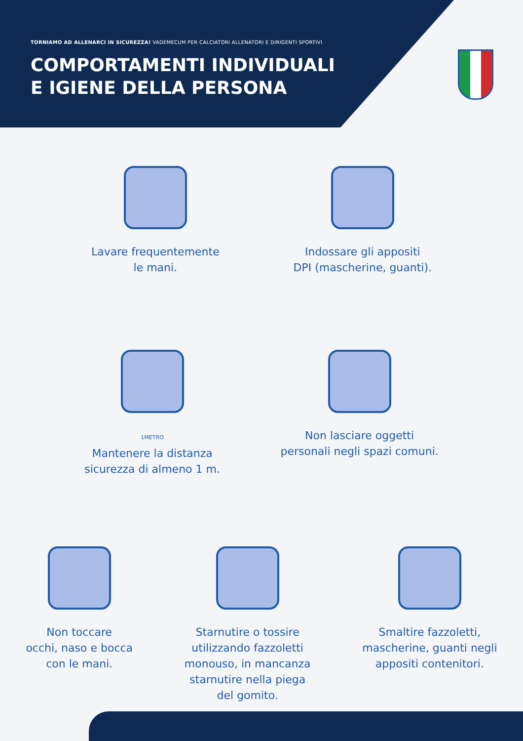TORNIAMO AD ALLENARCI IN SICUREZZA! VADEMECUM PER CALCIATORI ALLENATORI E DIRIGENTI SPORTIVI
COMPORTAMENTI INDIVIDUALI
E IGIENE DELLA PERSONA
Lavare frequentemente
le mani.
Indossare gli appositi
DPI (mascherine, guanti).
1METRO
Mantenere la distanza
sicurezza di almeno 1 m.
Non lasciare oggetti
personali negli spazi comuni.
Non toccare
occhi, naso e bocca
con le mani.
Starnutire o tossire
utilizzando fazzoletti
monouso, in mancanza
starnutire nella piega
del gomito.
Smaltire fazzoletti,
mascherine, guanti negli
appositi contenitori.